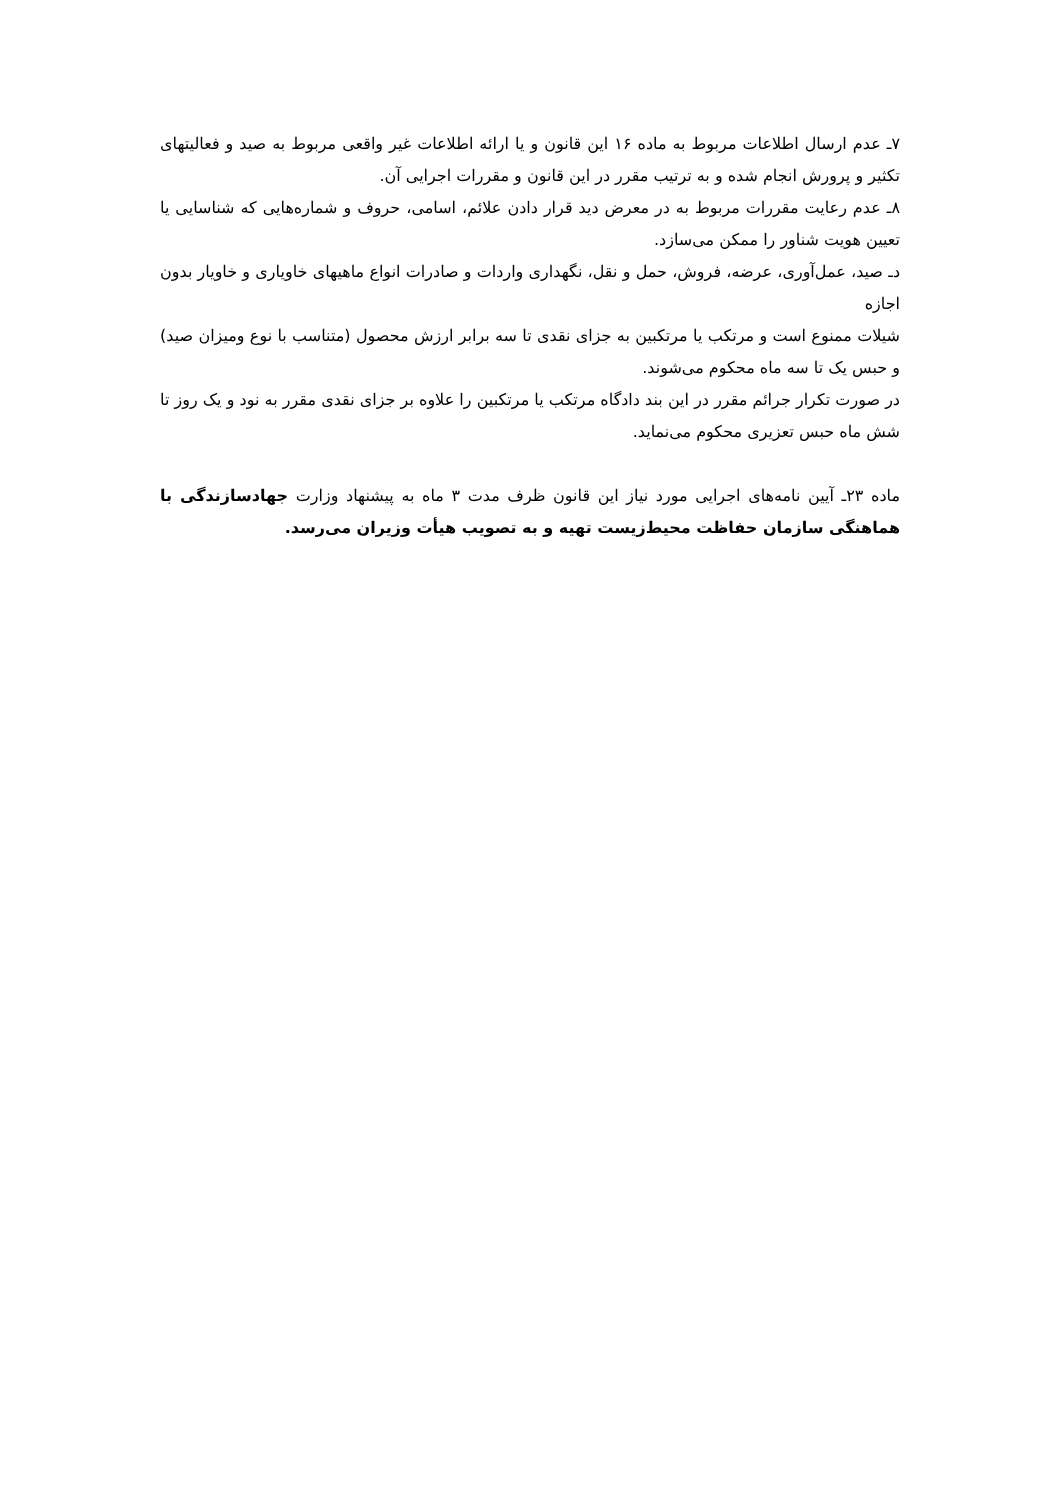۷ـ عدم ارسال اطلاعات مربوط به ماده ۱۶ این قانون و یا ارائه اطلاعات غیر واقعی مربوط به صید و فعالیتهای تکثیر و پرورش انجام شده و به ترتیب مقرر در این قانون و مقررات اجرایی آن.
۸ـ عدم رعایت مقررات مربوط به در معرض دید قرار دادن علائم، اسامی، حروف و شماره‌هایی که شناسایی یا تعیین هویت شناور را ممکن می‌سازد.
دـ صید، عمل‌آوری، عرضه، فروش، حمل و نقل، نگهداری واردات و صادرات انواع ماهیهای خاویاری و خاویار بدون اجازه
شیلات ممنوع است و مرتکب یا مرتکبین به جزای نقدی تا سه برابر ارزش محصول (متناسب با نوع ومیزان صید) و حبس یک تا سه ماه محکوم می‌شوند.
در صورت تکرار جرائم مقرر در این بند دادگاه مرتکب یا مرتکبین را علاوه بر جزای نقدی مقرر به نود و یک روز تا شش ماه حبس تعزیری محکوم می‌نماید.
ماده ۲۳ـ آیین نامه‌های اجرایی مورد نیاز این قانون ظرف مدت ۳ ماه به پیشنهاد وزارت جهادسازندگی با هماهنگی سازمان حفاظت محیط‌زیست تهیه و به تصویب هیأت وزیران می‌رسد.